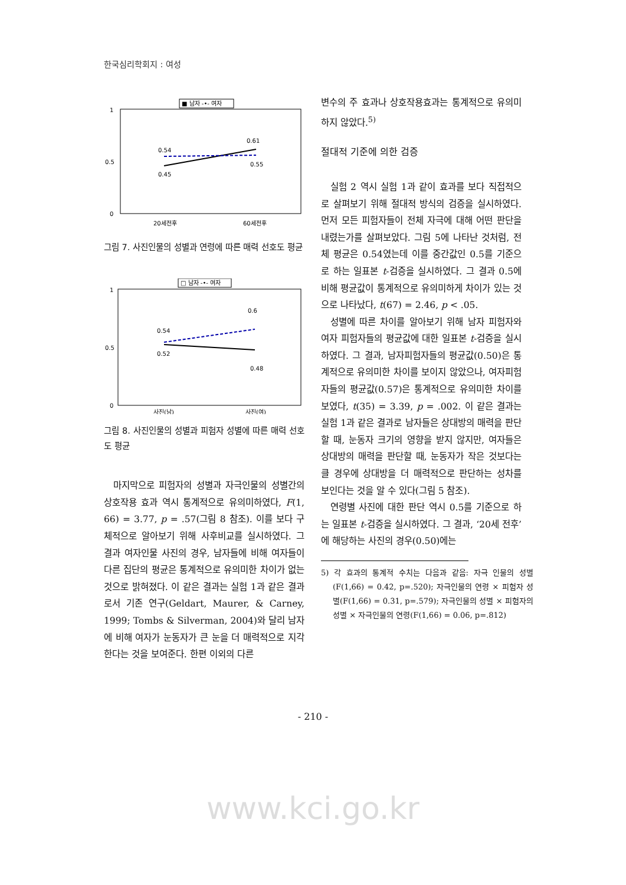한국심리학회지 : 여성
■ 남자 -•- 여자
1
0.5
0
0.54
0.45
0.61
0.55
20세전후
60세전후
그림 7. 사진인물의 성별과 연령에 따른 매력 선호도 평균
□ 남자 -•- 여자
1
0.5
0
0.54
0.52
0.6
0.48
사진(남)
사진(여)
그림 8. 사진인물의 성별과 피험자 성별에 따른 매력 선호도 평균
마지막으로 피험자의 성별과 자극인물의 성별간의 상호작용 효과 역시 통계적으로 유의미하였다, F(1, 66) = 3.77, p = .57(그림 8 참조). 이를 보다 구체적으로 알아보기 위해 사후비교를 실시하였다. 그 결과 여자인물 사진의 경우, 남자들에 비해 여자들이 다른 집단의 평균은 통계적으로 유의미한 차이가 없는 것으로 밝혀졌다. 이 같은 결과는 실험 1과 같은 결과로서 기존 연구(Geldart, Maurer, & Carney, 1999; Tombs & Silverman, 2004)와 달리 남자에 비해 여자가 눈동자가 큰 눈을 더 매력적으로 지각한다는 것을 보여준다. 한편 이외의 다른
변수의 주 효과나 상호작용효과는 통계적으로 유의미하지 않았다.<sup>5)</sup>
절대적 기준에 의한 검증
실험 2 역시 실험 1과 같이 효과를 보다 직접적으로 살펴보기 위해 절대적 방식의 검증을 실시하였다. 먼저 모든 피험자들이 전체 자극에 대해 어떤 판단을 내렸는가를 살펴보았다. 그림 5에 나타난 것처럼, 전체 평균은 0.54였는데 이를 중간값인 0.5를 기준으로 하는 일표본 t-검증을 실시하였다. 그 결과 0.5에 비해 평균값이 통계적으로 유의미하게 차이가 있는 것으로 나타났다, t(67) = 2.46, p < .05.
성별에 따른 차이를 알아보기 위해 남자 피험자와 여자 피험자들의 평균값에 대한 일표본 t-검증을 실시하였다. 그 결과, 남자피험자들의 평균값(0.50)은 통계적으로 유의미한 차이를 보이지 않았으나, 여자피험자들의 평균값(0.57)은 통계적으로 유의미한 차이를 보였다, t(35) = 3.39, p = .002. 이 같은 결과는 실험 1과 같은 결과로 남자들은 상대방의 매력을 판단할 때, 눈동자 크기의 영향을 받지 않지만, 여자들은 상대방의 매력을 판단할 때, 눈동자가 작은 것보다는 클 경우에 상대방을 더 매력적으로 판단하는 성차를 보인다는 것을 알 수 있다(그림 5 참조).
연령별 사진에 대한 판단 역시 0.5를 기준으로 하는 일표본 t-검증을 실시하였다. 그 결과, ‘20세 전후’에 해당하는 사진의 경우(0.50)에는
5) 각 효과의 통계적 수치는 다음과 같음: 자극 인물의 성별(F(1,66) = 0.42, p=.520); 자극인물의 연령 × 피험자 성별(F(1,66) = 0.31, p=.579); 자극인물의 성별 × 피험자의 성별 × 자극인물의 연령(F(1,66) = 0.06, p=.812)
- 210 -
www.kci.go.kr